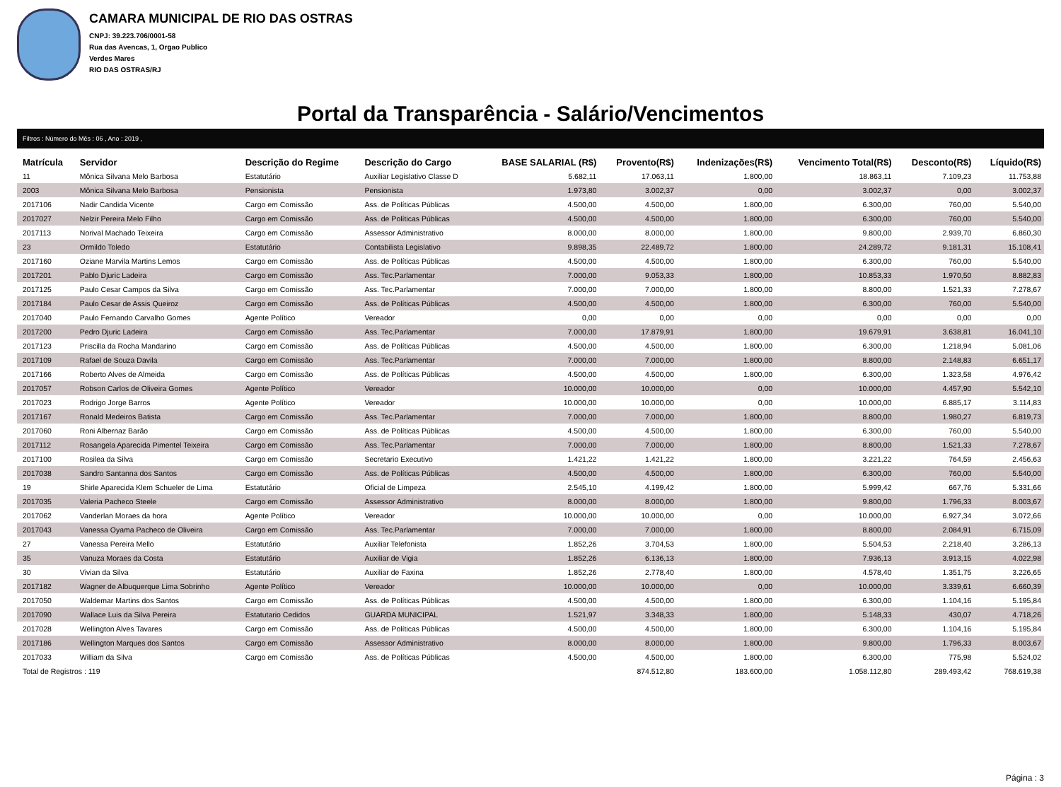CAMARA MUNICIPAL DE RIO DAS OSTRAS
CNPJ: 39.223.706/0001-58
Rua das Avencas, 1, Orgao Publico
Verdes Mares
RIO DAS OSTRAS/RJ
Portal da Transparência - Salário/Vencimentos
Filtros : Número do Mês : 06 , Ano : 2019 ,
| Matrícula | Servidor | Descrição do Regime | Descrição do Cargo | BASE SALARIAL (R$) | Provento(R$) | Indenizações(R$) | Vencimento Total(R$) | Desconto(R$) | Líquido(R$) |
| --- | --- | --- | --- | --- | --- | --- | --- | --- | --- |
| 11 | Mônica Silvana Melo Barbosa | Estatutário | Auxiliar Legislativo Classe D | 5.682,11 | 17.063,11 | 1.800,00 | 18.863,11 | 7.109,23 | 11.753,88 |
| 2003 | Mônica Silvana Melo Barbosa | Pensionista | Pensionista | 1.973,80 | 3.002,37 | 0,00 | 3.002,37 | 0,00 | 3.002,37 |
| 2017106 | Nadir Candida Vicente | Cargo em Comissão | Ass. de Políticas Públicas | 4.500,00 | 4.500,00 | 1.800,00 | 6.300,00 | 760,00 | 5.540,00 |
| 2017027 | Nelzir Pereira Melo Filho | Cargo em Comissão | Ass. de Políticas Públicas | 4.500,00 | 4.500,00 | 1.800,00 | 6.300,00 | 760,00 | 5.540,00 |
| 2017113 | Norival Machado Teixeira | Cargo em Comissão | Assessor Administrativo | 8.000,00 | 8.000,00 | 1.800,00 | 9.800,00 | 2.939,70 | 6.860,30 |
| 23 | Ormildo Toledo | Estatutário | Contabilista Legislativo | 9.898,35 | 22.489,72 | 1.800,00 | 24.289,72 | 9.181,31 | 15.108,41 |
| 2017160 | Oziane Marvila Martins Lemos | Cargo em Comissão | Ass. de Políticas Públicas | 4.500,00 | 4.500,00 | 1.800,00 | 6.300,00 | 760,00 | 5.540,00 |
| 2017201 | Pablo Djuric Ladeira | Cargo em Comissão | Ass. Tec.Parlamentar | 7.000,00 | 9.053,33 | 1.800,00 | 10.853,33 | 1.970,50 | 8.882,83 |
| 2017125 | Paulo Cesar Campos da Silva | Cargo em Comissão | Ass. Tec.Parlamentar | 7.000,00 | 7.000,00 | 1.800,00 | 8.800,00 | 1.521,33 | 7.278,67 |
| 2017184 | Paulo Cesar de Assis Queiroz | Cargo em Comissão | Ass. de Políticas Públicas | 4.500,00 | 4.500,00 | 1.800,00 | 6.300,00 | 760,00 | 5.540,00 |
| 2017040 | Paulo Fernando Carvalho Gomes | Agente Político | Vereador | 0,00 | 0,00 | 0,00 | 0,00 | 0,00 | 0,00 |
| 2017200 | Pedro Djuric Ladeira | Cargo em Comissão | Ass. Tec.Parlamentar | 7.000,00 | 17.879,91 | 1.800,00 | 19.679,91 | 3.638,81 | 16.041,10 |
| 2017123 | Priscilla da Rocha Mandarino | Cargo em Comissão | Ass. de Políticas Públicas | 4.500,00 | 4.500,00 | 1.800,00 | 6.300,00 | 1.218,94 | 5.081,06 |
| 2017109 | Rafael de Souza Davila | Cargo em Comissão | Ass. Tec.Parlamentar | 7.000,00 | 7.000,00 | 1.800,00 | 8.800,00 | 2.148,83 | 6.651,17 |
| 2017166 | Roberto Alves de Almeida | Cargo em Comissão | Ass. de Políticas Públicas | 4.500,00 | 4.500,00 | 1.800,00 | 6.300,00 | 1.323,58 | 4.976,42 |
| 2017057 | Robson Carlos de Oliveira Gomes | Agente Político | Vereador | 10.000,00 | 10.000,00 | 0,00 | 10.000,00 | 4.457,90 | 5.542,10 |
| 2017023 | Rodrigo Jorge Barros | Agente Político | Vereador | 10.000,00 | 10.000,00 | 0,00 | 10.000,00 | 6.885,17 | 3.114,83 |
| 2017167 | Ronald Medeiros Batista | Cargo em Comissão | Ass. Tec.Parlamentar | 7.000,00 | 7.000,00 | 1.800,00 | 8.800,00 | 1.980,27 | 6.819,73 |
| 2017060 | Roni Albernaz Barão | Cargo em Comissão | Ass. de Políticas Públicas | 4.500,00 | 4.500,00 | 1.800,00 | 6.300,00 | 760,00 | 5.540,00 |
| 2017112 | Rosangela Aparecida Pimentel Teixeira | Cargo em Comissão | Ass. Tec.Parlamentar | 7.000,00 | 7.000,00 | 1.800,00 | 8.800,00 | 1.521,33 | 7.278,67 |
| 2017100 | Rosilea da Silva | Cargo em Comissão | Secretario Executivo | 1.421,22 | 1.421,22 | 1.800,00 | 3.221,22 | 764,59 | 2.456,63 |
| 2017038 | Sandro Santanna dos Santos | Cargo em Comissão | Ass. de Políticas Públicas | 4.500,00 | 4.500,00 | 1.800,00 | 6.300,00 | 760,00 | 5.540,00 |
| 19 | Shirle Aparecida Klem Schueler de Lima | Estatutário | Oficial de Limpeza | 2.545,10 | 4.199,42 | 1.800,00 | 5.999,42 | 667,76 | 5.331,66 |
| 2017035 | Valeria Pacheco Steele | Cargo em Comissão | Assessor Administrativo | 8.000,00 | 8.000,00 | 1.800,00 | 9.800,00 | 1.796,33 | 8.003,67 |
| 2017062 | Vanderlan Moraes da hora | Agente Político | Vereador | 10.000,00 | 10.000,00 | 0,00 | 10.000,00 | 6.927,34 | 3.072,66 |
| 2017043 | Vanessa Oyama Pacheco de Oliveira | Cargo em Comissão | Ass. Tec.Parlamentar | 7.000,00 | 7.000,00 | 1.800,00 | 8.800,00 | 2.084,91 | 6.715,09 |
| 27 | Vanessa Pereira Mello | Estatutário | Auxiliar Telefonista | 1.852,26 | 3.704,53 | 1.800,00 | 5.504,53 | 2.218,40 | 3.286,13 |
| 35 | Vanuza Moraes da Costa | Estatutário | Auxiliar de Vigia | 1.852,26 | 6.136,13 | 1.800,00 | 7.936,13 | 3.913,15 | 4.022,98 |
| 30 | Vivian da Silva | Estatutário | Auxiliar de Faxina | 1.852,26 | 2.778,40 | 1.800,00 | 4.578,40 | 1.351,75 | 3.226,65 |
| 2017182 | Wagner de Albuquerque Lima Sobrinho | Agente Político | Vereador | 10.000,00 | 10.000,00 | 0,00 | 10.000,00 | 3.339,61 | 6.660,39 |
| 2017050 | Waldemar Martins dos Santos | Cargo em Comissão | Ass. de Políticas Públicas | 4.500,00 | 4.500,00 | 1.800,00 | 6.300,00 | 1.104,16 | 5.195,84 |
| 2017090 | Wallace Luis da Silva Pereira | Estatutario Cedidos | GUARDA MUNICIPAL | 1.521,97 | 3.348,33 | 1.800,00 | 5.148,33 | 430,07 | 4.718,26 |
| 2017028 | Wellington Alves Tavares | Cargo em Comissão | Ass. de Políticas Públicas | 4.500,00 | 4.500,00 | 1.800,00 | 6.300,00 | 1.104,16 | 5.195,84 |
| 2017186 | Wellington Marques dos Santos | Cargo em Comissão | Assessor Administrativo | 8.000,00 | 8.000,00 | 1.800,00 | 9.800,00 | 1.796,33 | 8.003,67 |
| 2017033 | William da Silva | Cargo em Comissão | Ass. de Políticas Públicas | 4.500,00 | 4.500,00 | 1.800,00 | 6.300,00 | 775,98 | 5.524,02 |
| Total de Registros : 119 | | | | | 874.512,80 | 183.600,00 | 1.058.112,80 | 289.493,42 | 768.619,38 |
Página : 3